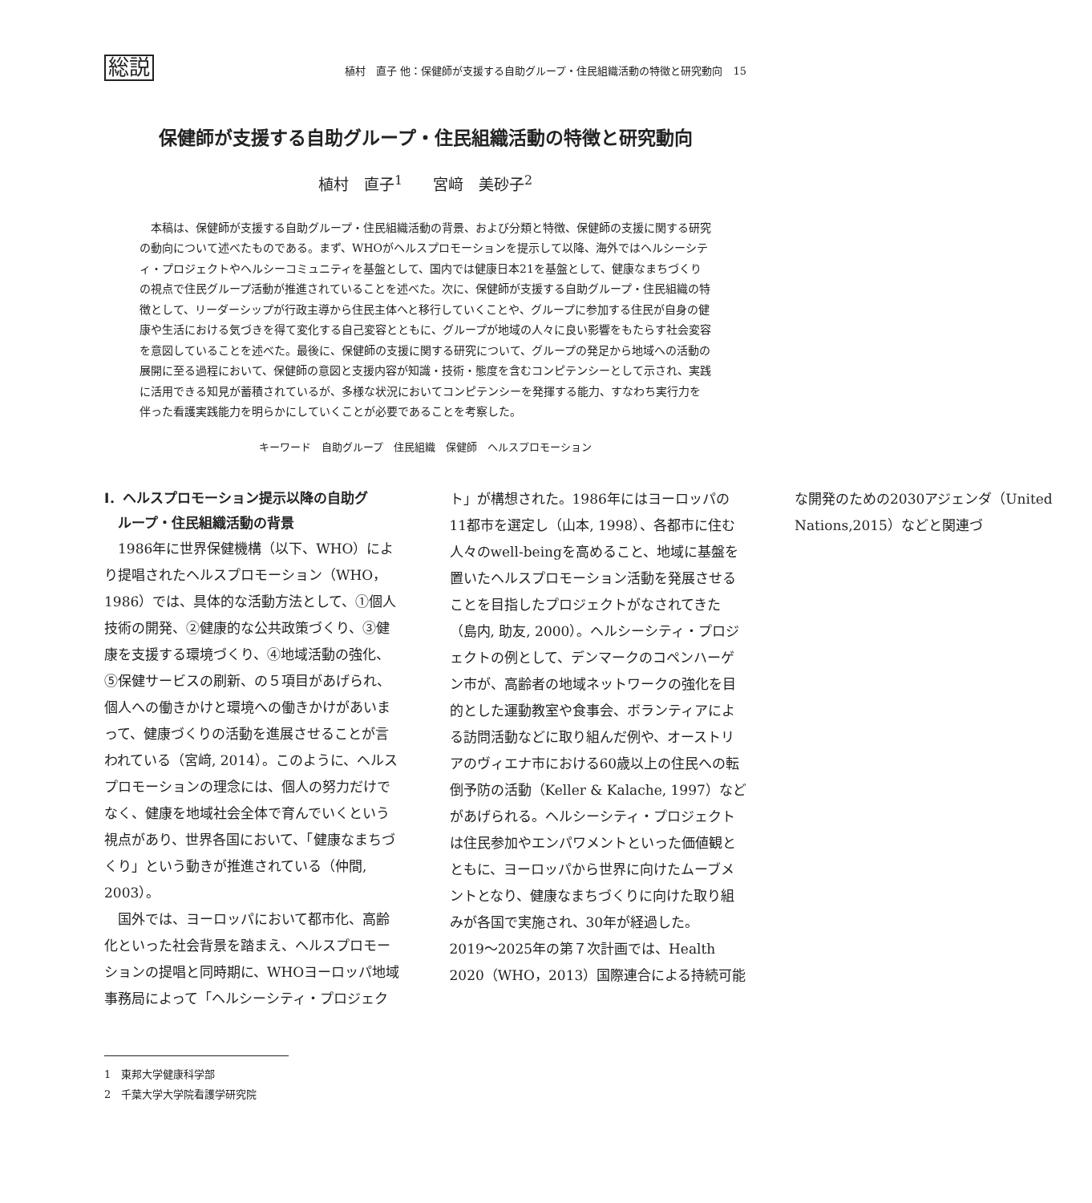総説 植村　直子 他：保健師が支援する自助グループ・住民組織活動の特徴と研究動向　15
保健師が支援する自助グループ・住民組織活動の特徴と研究動向
植村　直子<sup>1</sup>　　宮﨑　美砂子<sup>2</sup>
本稿は、保健師が支援する自助グループ・住民組織活動の背景、および分類と特徴、保健師の支援に関する研究の動向について述べたものである。まず、WHOがヘルスプロモーションを提示して以降、海外ではヘルシーシティ・プロジェクトやヘルシーコミュニティを基盤として、国内では健康日本21を基盤として、健康なまちづくりの視点で住民グループ活動が推進されていることを述べた。次に、保健師が支援する自助グループ・住民組織の特徴として、リーダーシップが行政主導から住民主体へと移行していくことや、グループに参加する住民が自身の健康や生活における気づきを得て変化する自己変容とともに、グループが地域の人々に良い影響をもたらす社会変容を意図していることを述べた。最後に、保健師の支援に関する研究について、グループの発足から地域への活動の展開に至る過程において、保健師の意図と支援内容が知識・技術・態度を含むコンピテンシーとして示され、実践に活用できる知見が蓄積されているが、多様な状況においてコンピテンシーを発揮する能力、すなわち実行力を伴った看護実践能力を明らかにしていくことが必要であることを考察した。
キーワード　自助グループ　住民組織　保健師　ヘルスプロモーション
Ⅰ．ヘルスプロモーション提示以降の自助グ
　ループ・住民組織活動の背景
1986年に世界保健機構（以下、WHO）により提唱されたヘルスプロモーション（WHO，1986）では、具体的な活動方法として、①個人技術の開発、②健康的な公共政策づくり、③健康を支援する環境づくり、④地域活動の強化、⑤保健サービスの刷新、の５項目があげられ、個人への働きかけと環境への働きかけがあいまって、健康づくりの活動を進展させることが言われている（宮﨑, 2014）。このように、ヘルスプロモーションの理念には、個人の努力だけでなく、健康を地域社会全体で育んでいくという視点があり、世界各国において、「健康なまちづくり」という動きが推進されている（仲間, 2003）。
国外では、ヨーロッパにおいて都市化、高齢化といった社会背景を踏まえ、ヘルスプロモーションの提唱と同時期に、WHOヨーロッパ地域事務局によって「ヘルシーシティ・プロジェクト」が構想された。1986年にはヨーロッパの11都市を選定し（山本, 1998）、各都市に住む人々のwell-beingを高めること、地域に基盤を置いたヘルスプロモーション活動を発展させることを目指したプロジェクトがなされてきた（島内, 助友, 2000）。ヘルシーシティ・プロジェクトの例として、デンマークのコペンハーゲン市が、高齢者の地域ネットワークの強化を目的とした運動教室や食事会、ボランティアによる訪問活動などに取り組んだ例や、オーストリアのヴィエナ市における60歳以上の住民への転倒予防の活動（Keller & Kalache, 1997）などがあげられる。ヘルシーシティ・プロジェクトは住民参加やエンパワメントといった価値観とともに、ヨーロッパから世界に向けたムーブメントとなり、健康なまちづくりに向けた取り組みが各国で実施され、30年が経過した。2019〜2025年の第７次計画では、Health 2020（WHO，2013）国際連合による持続可能な開発のための2030アジェンダ（United Nations,2015）などと関連づ
1　東邦大学健康科学部
2　千葉大学大学院看護学研究院